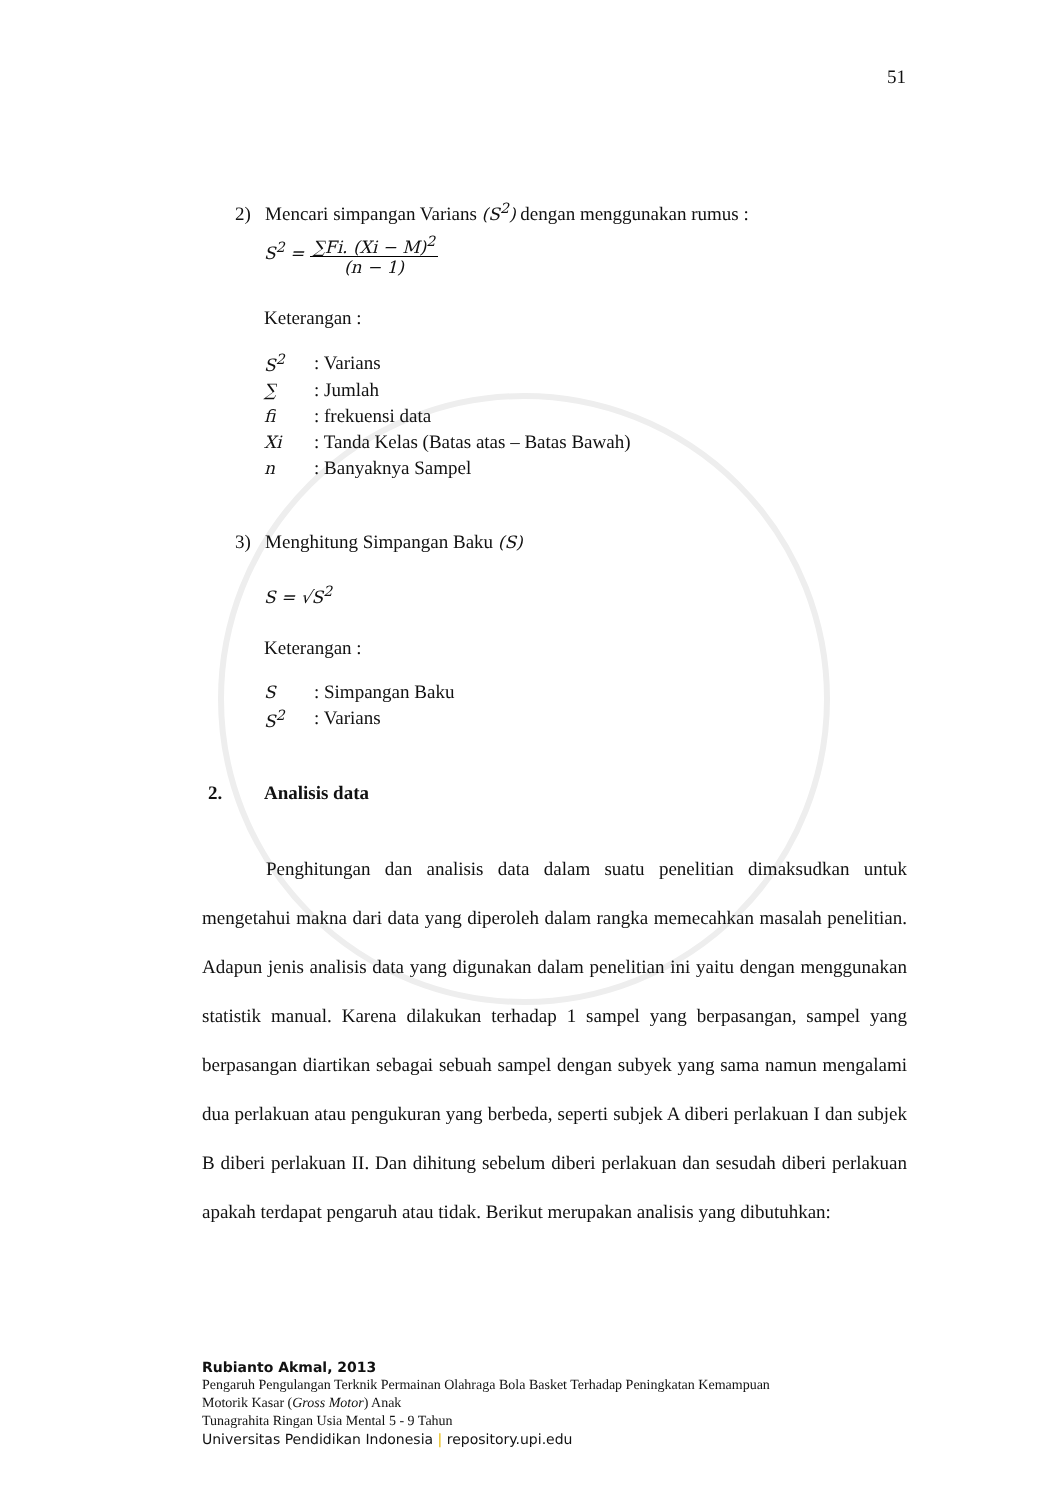51
2) Mencari simpangan Varians (S<sup>2</sup>) dengan menggunakan rumus :
S<sup>2</sup> = ∑Fi. (Xi − M)<sup>2</sup> (n − 1)
Keterangan :
| S<sup>2</sup> | : Varians |
| ∑ | : Jumlah |
| fi | : frekuensi data |
| Xi | : Tanda Kelas (Batas atas – Batas Bawah) |
| n | : Banyaknya Sampel |
3) Menghitung Simpangan Baku (S)
S = √S<sup>2</sup>
Keterangan :
| S | : Simpangan Baku |
| S<sup>2</sup> | : Varians |
2. Analisis data
Penghitungan dan analisis data dalam suatu penelitian dimaksudkan untuk mengetahui makna dari data yang diperoleh dalam rangka memecahkan masalah penelitian. Adapun jenis analisis data yang digunakan dalam penelitian ini yaitu dengan menggunakan statistik manual. Karena dilakukan terhadap 1 sampel yang berpasangan, sampel yang berpasangan diartikan sebagai sebuah sampel dengan subyek yang sama namun mengalami dua perlakuan atau pengukuran yang berbeda, seperti subjek A diberi perlakuan I dan subjek B diberi perlakuan II. Dan dihitung sebelum diberi perlakuan dan sesudah diberi perlakuan apakah terdapat pengaruh atau tidak. Berikut merupakan analisis yang dibutuhkan:
Rubianto Akmal, 2013
Pengaruh Pengulangan Terknik Permainan Olahraga Bola Basket Terhadap Peningkatan Kemampuan
Motorik Kasar (Gross Motor) Anak
Tunagrahita Ringan Usia Mental 5 - 9 Tahun
Universitas Pendidikan Indonesia | repository.upi.edu